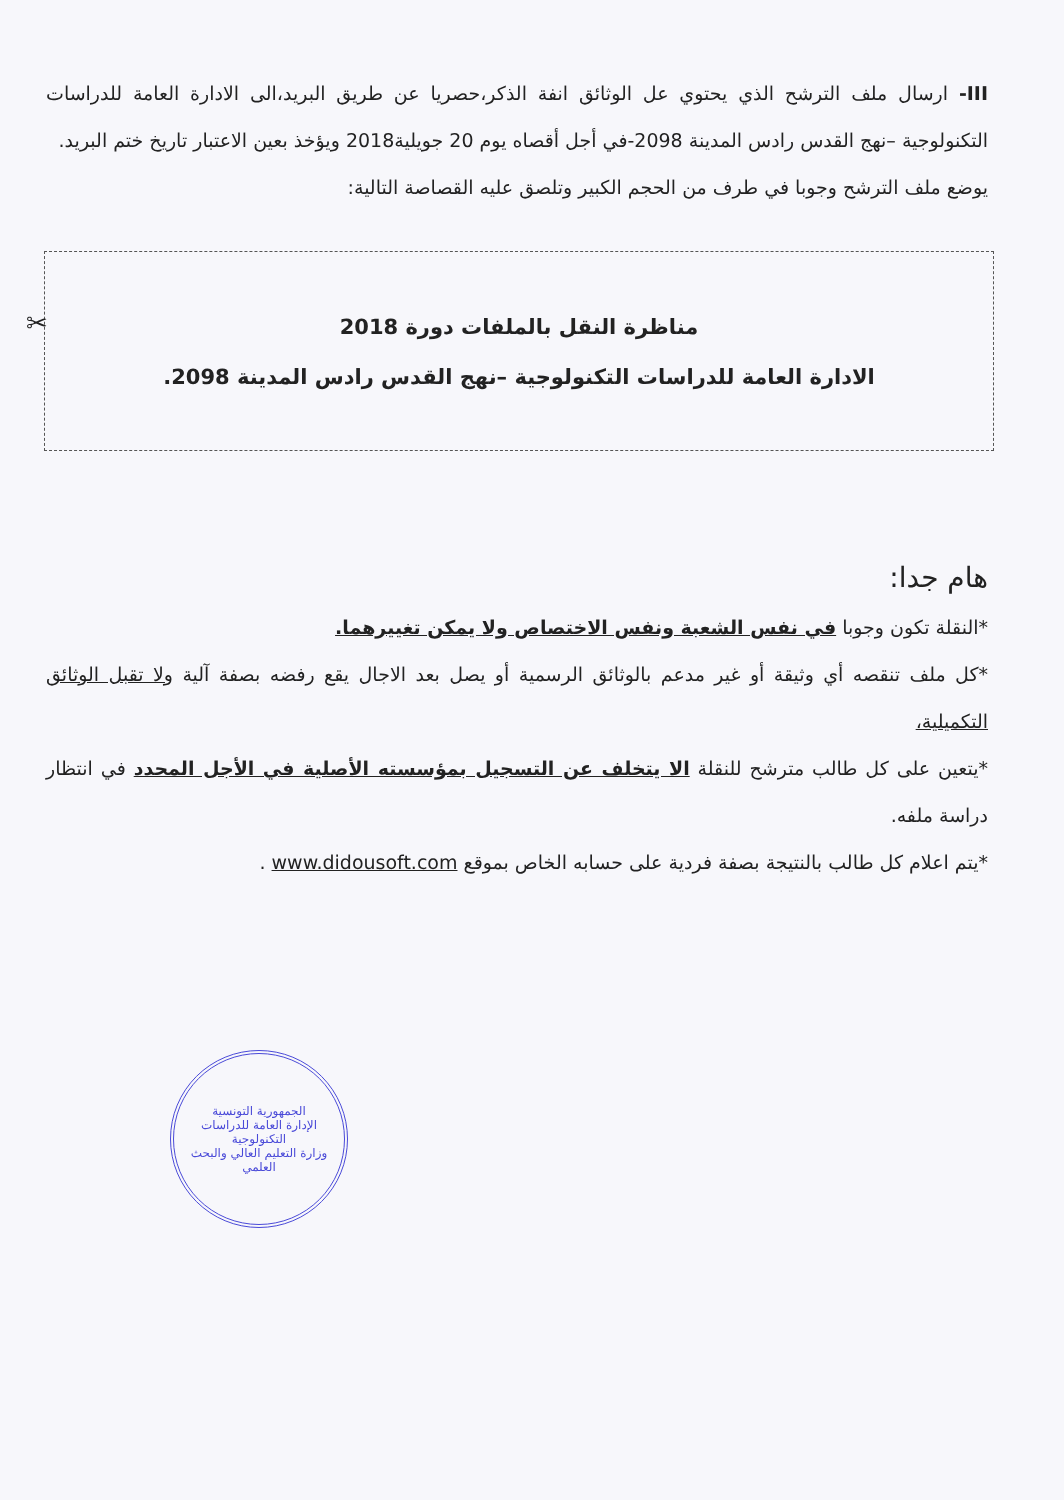III- ارسال ملف الترشح الذي يحتوي عل الوثائق انفة الذكر،حصريا عن طريق البريد،الى الادارة العامة للدراسات التكنولوجية –نهج القدس رادس المدينة 2098-في أجل أقصاه يوم 20 جويلية2018 ويؤخذ بعين الاعتبار تاريخ ختم البريد.
يوضع ملف الترشح وجوبا في طرف من الحجم الكبير وتلصق عليه القصاصة التالية:
✂
مناظرة النقل بالملفات دورة 2018
الادارة العامة للدراسات التكنولوجية –نهج القدس رادس المدينة 2098.
هام جدا:
*النقلة تكون وجوبا في نفس الشعبة ونفس الاختصاص ولا يمكن تغييرهما.
*كل ملف تنقصه أي وثيقة أو غير مدعم بالوثائق الرسمية أو يصل بعد الاجال يقع رفضه بصفة آلية ولا تقبل الوثائق التكميلية،
*يتعين على كل طالب مترشح للنقلة الا يتخلف عن التسجيل بمؤسسته الأصلية في الأجل المحدد في انتظار دراسة ملفه.
*يتم اعلام كل طالب بالنتيجة بصفة فردية على حسابه الخاص بموقع www.didousoft.com .
الجمهورية التونسية
الإدارة العامة للدراسات التكنولوجية
وزارة التعليم العالي والبحث العلمي